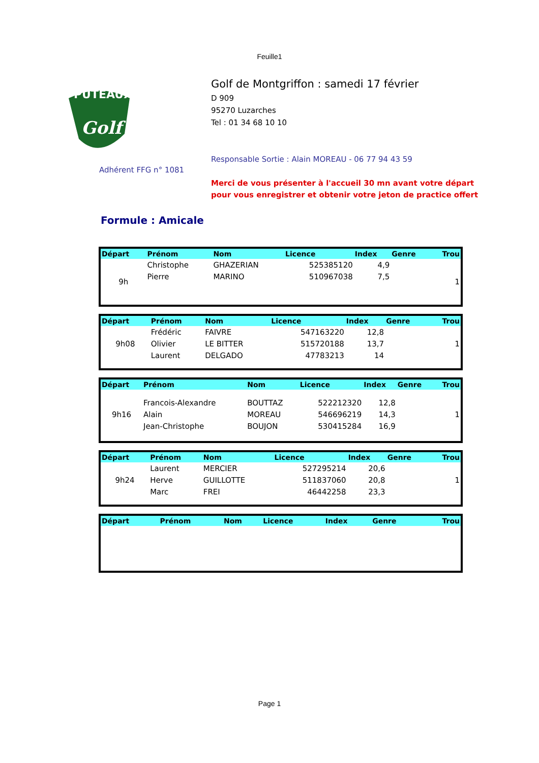Feuille1
PUTEAUX
Golf
Adhérent FFG n° 1081
Golf de Montgriffon : samedi 17 février
D 909
95270 Luzarches
Tel : 01 34 68 10 10
Responsable Sortie : Alain MOREAU - 06 77 94 43 59
Merci de vous présenter à l'accueil 30 mn avant votre départ
pour vous enregistrer et obtenir votre jeton de practice offert
Formule : Amicale
| Départ | Prénom | Nom | Licence | Index | Genre | Trou |
| --- | --- | --- | --- | --- | --- | --- |
| 9h | Christophe | GHAZERIAN | 525385120 | 4,9 | | 1 |
| | Pierre | MARINO | 510967038 | 7,5 | | |
| Départ | Prénom | Nom | Licence | Index | Genre | Trou |
| --- | --- | --- | --- | --- | --- | --- |
| 9h08 | Frédéric | FAIVRE | 547163220 | 12,8 | | 1 |
| | Olivier | LE BITTER | 515720188 | 13,7 | | |
| | Laurent | DELGADO | 47783213 | 14 | | |
| Départ | Prénom | Nom | Licence | Index | Genre | Trou |
| --- | --- | --- | --- | --- | --- | --- |
| 9h16 | Francois-Alexandre | BOUTTAZ | 522212320 | 12,8 | | 1 |
| | Alain | MOREAU | 546696219 | 14,3 | | |
| | Jean-Christophe | BOUJON | 530415284 | 16,9 | | |
| Départ | Prénom | Nom | Licence | Index | Genre | Trou |
| --- | --- | --- | --- | --- | --- | --- |
| 9h24 | Laurent | MERCIER | 527295214 | 20,6 | | 1 |
| | Herve | GUILLOTTE | 511837060 | 20,8 | | |
| | Marc | FREI | 46442258 | 23,3 | | |
| Départ | Prénom | Nom | Licence | Index | Genre | Trou |
| --- | --- | --- | --- | --- | --- | --- |
Page 1